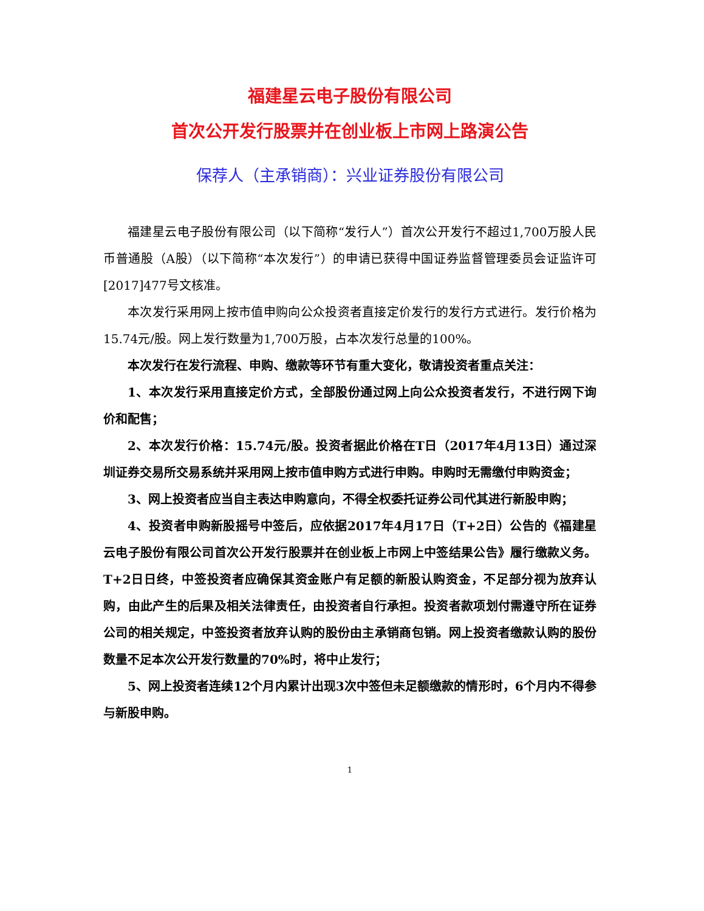福建星云电子股份有限公司
首次公开发行股票并在创业板上市网上路演公告
保荐人（主承销商）：兴业证券股份有限公司
福建星云电子股份有限公司（以下简称“发行人”）首次公开发行不超过1,700万股人民币普通股（A股）（以下简称“本次发行”）的申请已获得中国证券监督管理委员会证监许可[2017]477号文核准。
本次发行采用网上按市值申购向公众投资者直接定价发行的发行方式进行。发行价格为15.74元/股。网上发行数量为1,700万股，占本次发行总量的100%。
本次发行在发行流程、申购、缴款等环节有重大变化，敬请投资者重点关注：
1、本次发行采用直接定价方式，全部股份通过网上向公众投资者发行，不进行网下询价和配售；
2、本次发行价格：15.74元/股。投资者据此价格在T日（2017年4月13日）通过深圳证券交易所交易系统并采用网上按市值申购方式进行申购。申购时无需缴付申购资金；
3、网上投资者应当自主表达申购意向，不得全权委托证券公司代其进行新股申购；
4、投资者申购新股摇号中签后，应依据2017年4月17日（T+2日）公告的《福建星云电子股份有限公司首次公开发行股票并在创业板上市网上中签结果公告》履行缴款义务。T+2日日终，中签投资者应确保其资金账户有足额的新股认购资金，不足部分视为放弃认购，由此产生的后果及相关法律责任，由投资者自行承担。投资者款项划付需遵守所在证券公司的相关规定，中签投资者放弃认购的股份由主承销商包销。网上投资者缴款认购的股份数量不足本次公开发行数量的70%时，将中止发行；
5、网上投资者连续12个月内累计出现3次中签但未足额缴款的情形时，6个月内不得参与新股申购。
1